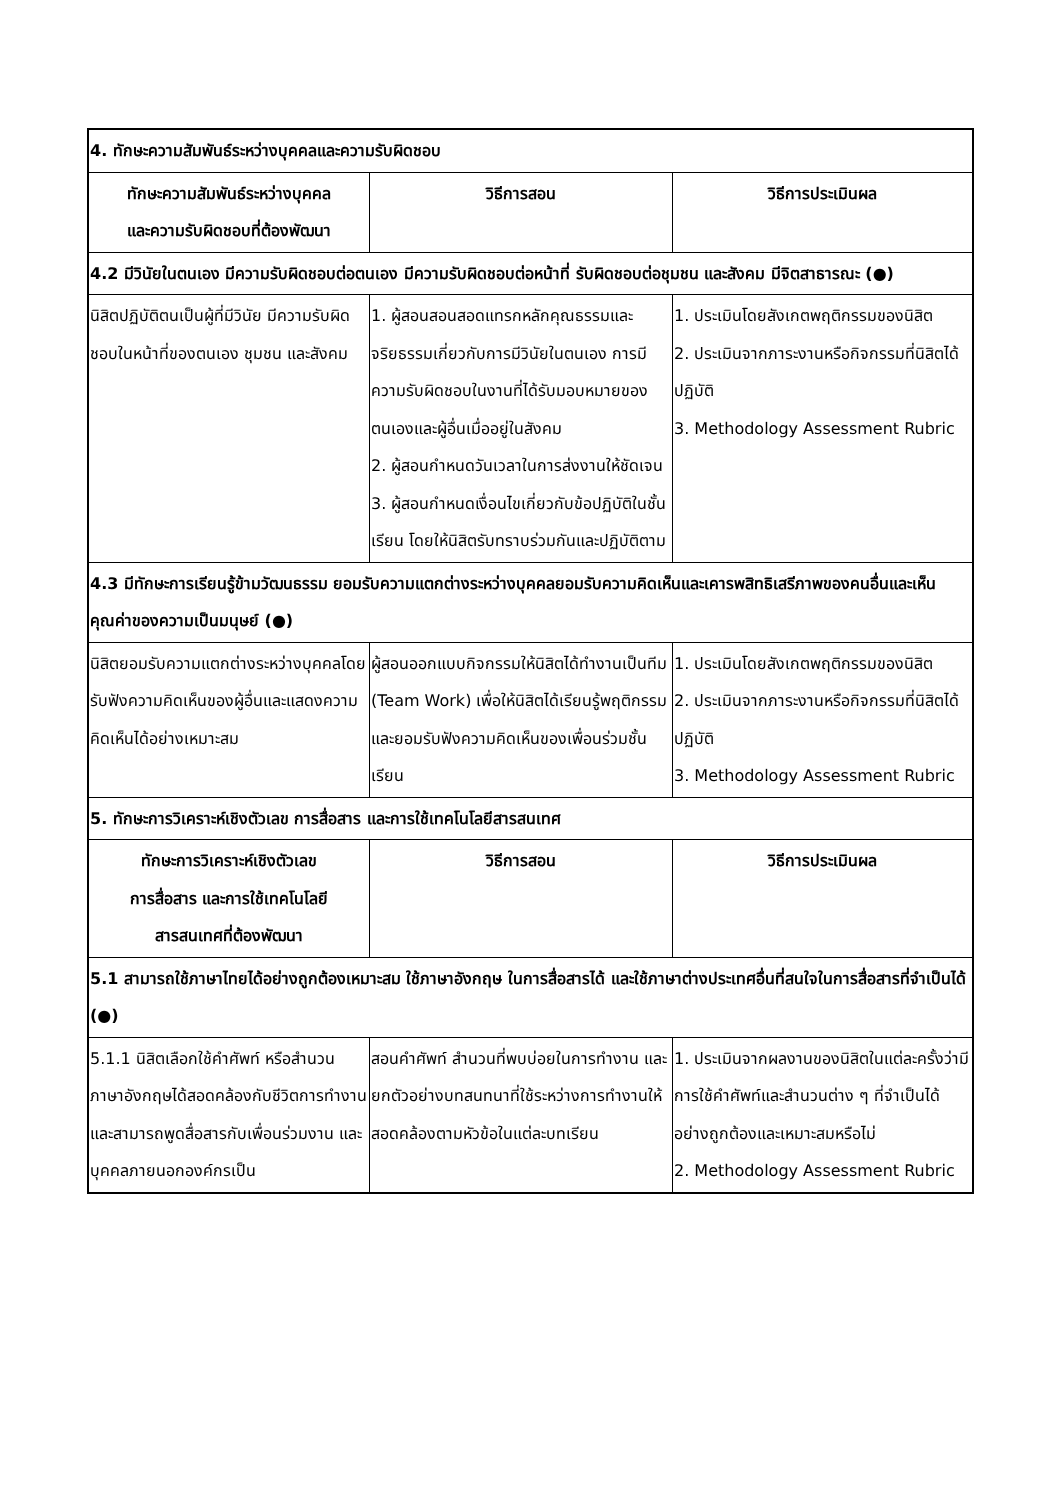| 4. ทักษะความสัมพันธ์ระหว่างบุคคลและความรับผิดชอบ | | |
| --- | --- | --- |
| ทักษะความสัมพันธ์ระหว่างบุคคล และความรับผิดชอบที่ต้องพัฒนา | วิธีการสอน | วิธีการประเมินผล |
| 4.2 มีวินัยในตนเอง มีความรับผิดชอบต่อตนเอง มีความรับผิดชอบต่อหน้าที่ รับผิดชอบต่อชุมชน และสังคม มีจิตสาธารณะ (●) | | |
| นิสิตปฏิบัติตนเป็นผู้ที่มีวินัย มีความรับผิดชอบในหน้าที่ของตนเอง ชุมชน และสังคม | 1. ผู้สอนสอนสอดแทรกหลักคุณธรรมและจริยธรรมเกี่ยวกับการมีวินัยในตนเอง การมีความรับผิดชอบในงานที่ได้รับมอบหมายของตนเองและผู้อื่นเมื่ออยู่ในสังคม 2. ผู้สอนกำหนดวันเวลาในการส่งงานให้ชัดเจน 3. ผู้สอนกำหนดเงื่อนไขเกี่ยวกับข้อปฏิบัติในชั้นเรียน โดยให้นิสิตรับทราบร่วมกันและปฏิบัติตาม | 1. ประเมินโดยสังเกตพฤติกรรมของนิสิต 2. ประเมินจากภาระงานหรือกิจกรรมที่นิสิตได้ปฏิบัติ 3. Methodology Assessment Rubric |
| 4.3 มีทักษะการเรียนรู้ข้ามวัฒนธรรม ยอมรับความแตกต่างระหว่างบุคคลยอมรับความคิดเห็นและเคารพสิทธิเสรีภาพของคนอื่นและเห็นคุณค่าของความเป็นมนุษย์ (●) | | |
| นิสิตยอมรับความแตกต่างระหว่างบุคคลโดยรับฟังความคิดเห็นของผู้อื่นและแสดงความคิดเห็นได้อย่างเหมาะสม | ผู้สอนออกแบบกิจกรรมให้นิสิตได้ทำงานเป็นทีม (Team Work) เพื่อให้นิสิตได้เรียนรู้พฤติกรรมและยอมรับฟังความคิดเห็นของเพื่อนร่วมชั้นเรียน | 1. ประเมินโดยสังเกตพฤติกรรมของนิสิต 2. ประเมินจากภาระงานหรือกิจกรรมที่นิสิตได้ปฏิบัติ 3. Methodology Assessment Rubric |
| 5. ทักษะการวิเคราะห์เชิงตัวเลข การสื่อสาร และการใช้เทคโนโลยีสารสนเทศ | | |
| ทักษะการวิเคราะห์เชิงตัวเลข การสื่อสาร และการใช้เทคโนโลยี สารสนเทศที่ต้องพัฒนา | วิธีการสอน | วิธีการประเมินผล |
| 5.1 สามารถใช้ภาษาไทยได้อย่างถูกต้องเหมาะสม ใช้ภาษาอังกฤษ ในการสื่อสารได้ และใช้ภาษาต่างประเทศอื่นที่สนใจในการสื่อสารที่จำเป็นได้ (●) | | |
| 5.1.1 นิสิตเลือกใช้คำศัพท์ หรือสำนวนภาษาอังกฤษได้สอดคล้องกับชีวิตการทำงาน และสามารถพูดสื่อสารกับเพื่อนร่วมงาน และบุคคลภายนอกองค์กรเป็น | สอนคำศัพท์ สำนวนที่พบบ่อยในการทำงาน และยกตัวอย่างบทสนทนาที่ใช้ระหว่างการทำงานให้สอดคล้องตามหัวข้อในแต่ละบทเรียน | 1. ประเมินจากผลงานของนิสิตในแต่ละครั้งว่ามีการใช้คำศัพท์และสำนวนต่าง ๆ ที่จำเป็นได้อย่างถูกต้องและเหมาะสมหรือไม่ 2. Methodology Assessment Rubric |